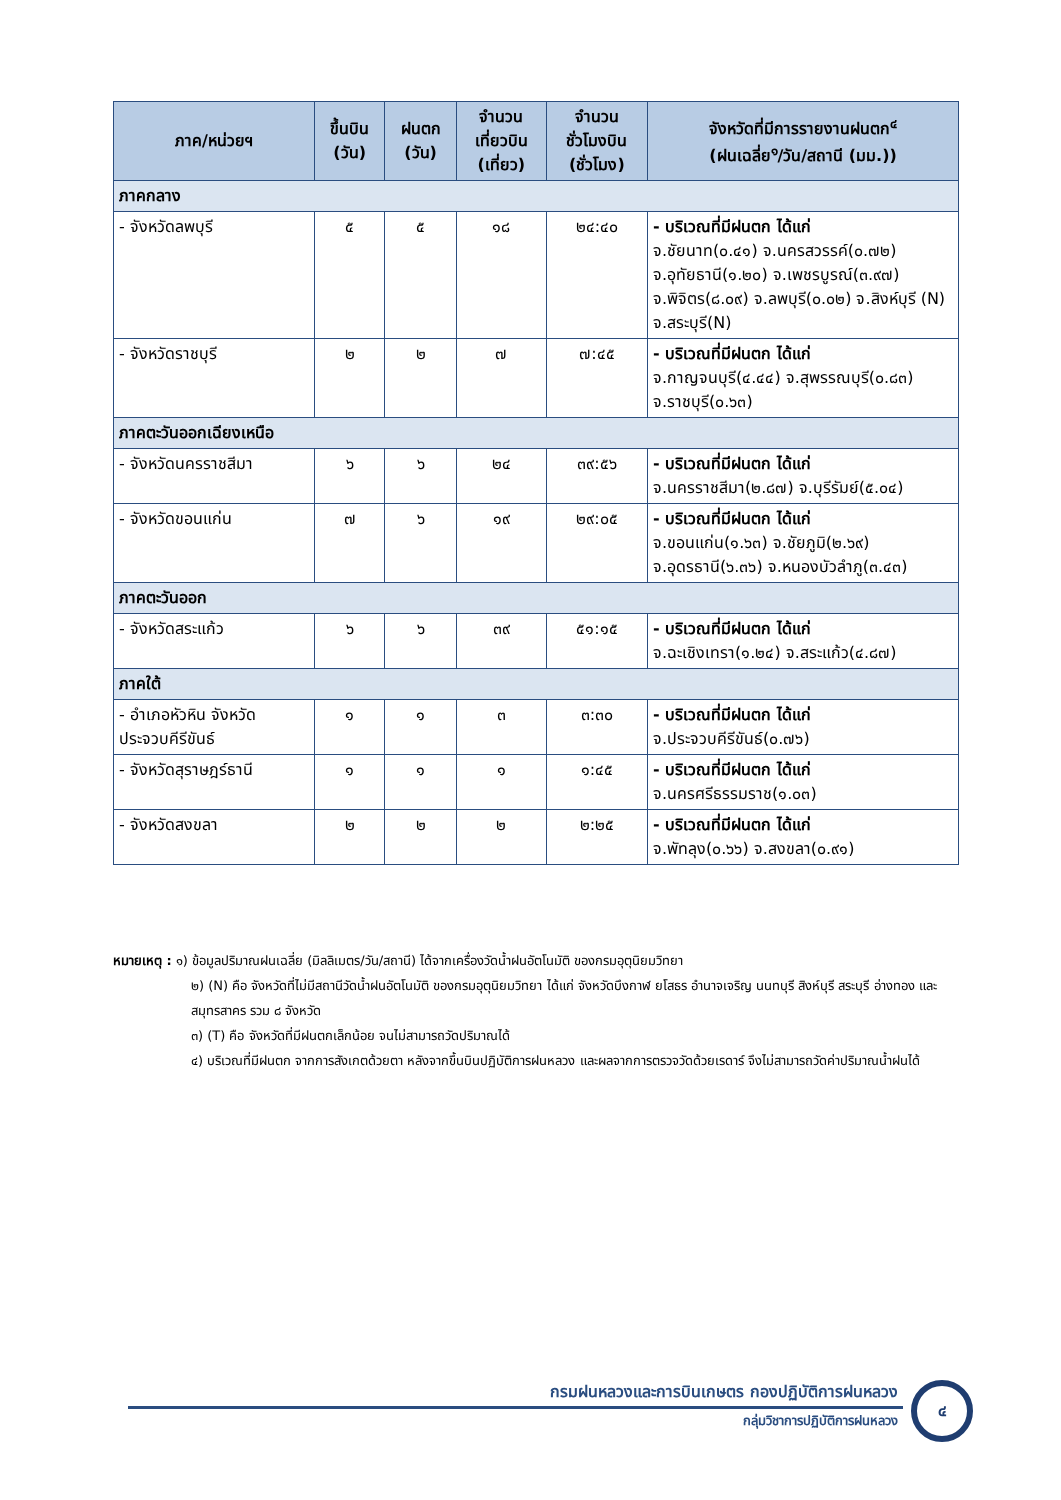| ภาค/หน่วยฯ | ขึ้นบิน (วัน) | ฝนตก (วัน) | จำนวน เที่ยวบิน (เที่ยว) | จำนวน ชั่วโมงบิน (ชั่วโมง) | จังหวัดที่มีการรายงานฝนตก<sup>๔</sup> (ฝนเฉลี่ย<sup>๑</sup>/วัน/สถานี (มม.)) |
| --- | --- | --- | --- | --- | --- |
| ภาคกลาง | | | | | |
| - จังหวัดลพบุรี | ๕ | ๕ | ๑๘ | ๒๔:๔๐ | - บริเวณที่มีฝนตก ได้แก่ จ.ชัยนาท(๐.๔๑) จ.นครสวรรค์(๐.๗๒) จ.อุทัยธานี(๑.๒๐) จ.เพชรบูรณ์(๓.๙๗) จ.พิจิตร(๘.๐๙) จ.ลพบุรี(๐.๐๒) จ.สิงห์บุรี (N) จ.สระบุรี(N) |
| - จังหวัดราชบุรี | ๒ | ๒ | ๗ | ๗:๔๕ | - บริเวณที่มีฝนตก ได้แก่ จ.กาญจนบุรี(๔.๔๔) จ.สุพรรณบุรี(๐.๘๓) จ.ราชบุรี(๐.๖๓) |
| ภาคตะวันออกเฉียงเหนือ | | | | | |
| - จังหวัดนครราชสีมา | ๖ | ๖ | ๒๔ | ๓๙:๕๖ | - บริเวณที่มีฝนตก ได้แก่ จ.นครราชสีมา(๒.๘๗) จ.บุรีรัมย์(๕.๐๔) |
| - จังหวัดขอนแก่น | ๗ | ๖ | ๑๙ | ๒๙:๐๕ | - บริเวณที่มีฝนตก ได้แก่ จ.ขอนแก่น(๑.๖๓) จ.ชัยภูมิ(๒.๖๙) จ.อุดรธานี(๖.๓๖) จ.หนองบัวลำภู(๓.๔๓) |
| ภาคตะวันออก | | | | | |
| - จังหวัดสระแก้ว | ๖ | ๖ | ๓๙ | ๕๑:๑๕ | - บริเวณที่มีฝนตก ได้แก่ จ.ฉะเชิงเทรา(๑.๒๔) จ.สระแก้ว(๔.๘๗) |
| ภาคใต้ | | | | | |
| - อำเภอหัวหิน จังหวัดประจวบคีรีขันธ์ | ๑ | ๑ | ๓ | ๓:๓๐ | - บริเวณที่มีฝนตก ได้แก่ จ.ประจวบคีรีขันธ์(๐.๗๖) |
| - จังหวัดสุราษฎร์ธานี | ๑ | ๑ | ๑ | ๑:๔๕ | - บริเวณที่มีฝนตก ได้แก่ จ.นครศรีธรรมราช(๑.๐๓) |
| - จังหวัดสงขลา | ๒ | ๒ | ๒ | ๒:๒๕ | - บริเวณที่มีฝนตก ได้แก่ จ.พัทลุง(๐.๖๖) จ.สงขลา(๐.๙๑) |
หมายเหตุ : ๑) ข้อมูลปริมาณฝนเฉลี่ย (มิลลิเมตร/วัน/สถานี) ได้จากเครื่องวัดน้ำฝนอัตโนมัติ ของกรมอุตุนิยมวิทยา
๒) (N) คือ จังหวัดที่ไม่มีสถานีวัดน้ำฝนอัตโนมัติ ของกรมอุตุนิยมวิทยา ได้แก่ จังหวัดบึงกาฬ ยโสธร อำนาจเจริญ นนทบุรี สิงห์บุรี สระบุรี อ่างทอง และสมุทรสาคร รวม ๘ จังหวัด
๓) (T) คือ จังหวัดที่มีฝนตกเล็กน้อย จนไม่สามารถวัดปริมาณได้
๔) บริเวณที่มีฝนตก จากการสังเกตด้วยตา หลังจากขึ้นบินปฏิบัติการฝนหลวง และผลจากการตรวจวัดด้วยเรดาร์ จึงไม่สามารถวัดค่าปริมาณน้ำฝนได้
กรมฝนหลวงและการบินเกษตร กองปฏิบัติการฝนหลวง
กลุ่มวิชาการปฏิบัติการฝนหลวง
๔